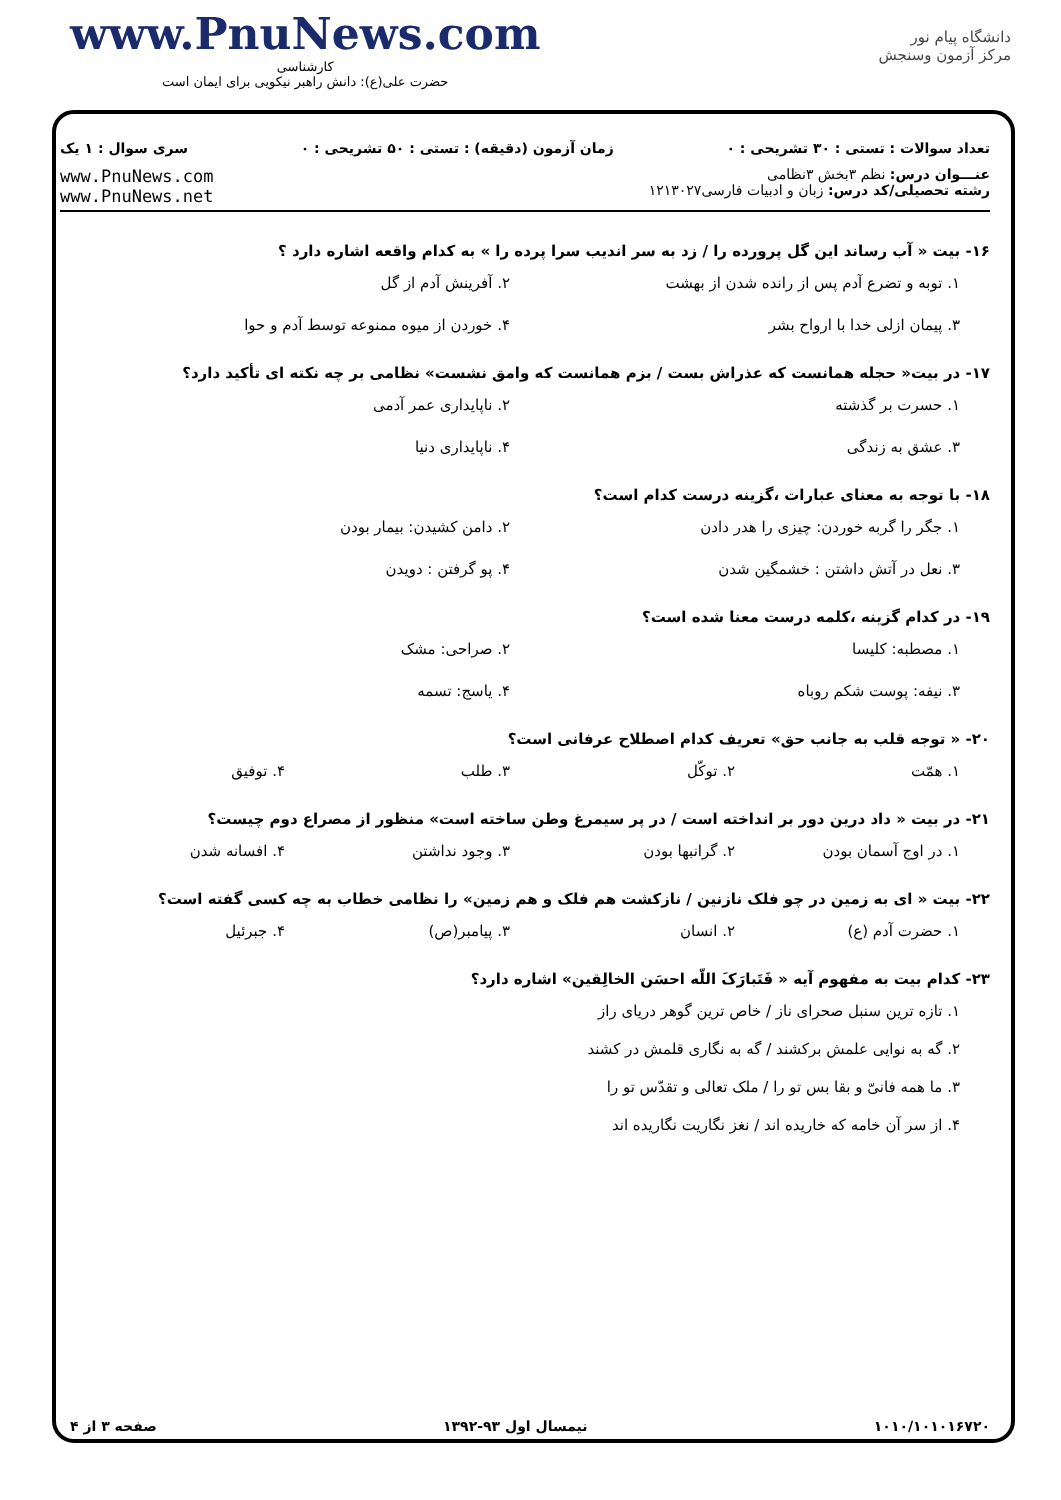www.PnuNews.com
کارشناسی
حضرت علی(ع): دانش راهبر نیکویی برای ایمان است
دانشگاه پیام نور
مرکز آزمون وسنجش
تعداد سوالات : تستی : ۳۰ تشریحی : ۰ زمان آزمون (دقیقه) : تستی : ۵۰ تشریحی : ۰ سری سوال : ۱ یک
عنـــوان درس: نظم ۳بخش ۳نظامی
رشته تحصیلی/کد درس: زبان و ادبیات فارسی۱۲۱۳۰۲۷
www.PnuNews.com
www.PnuNews.net
۱۶- بیت « آب رساند این گل پرورده را / زد به سر اندیب سرا پرده را » به کدام واقعه اشاره دارد ؟
۱. توبه و تضرع آدم پس از رانده شدن از بهشت ۲. آفرینش آدم از گل
۳. پیمان ازلی خدا با ارواح بشر ۴. خوردن از میوه ممنوعه توسط آدم و حوا
۱۷- در بیت« حجله همانست که عذراش بست / بزم همانست که وامق نشست» نظامی بر چه نکته ای تأکید دارد؟
۱. حسرت بر گذشته ۲. ناپایداری عمر آدمی
۳. عشق به زندگی ۴. ناپایداری دنیا
۱۸- با توجه به معنای عبارات ،گزینه درست کدام است؟
۱. جگر را گربه خوردن: چیزی را هدر دادن ۲. دامن کشیدن: بیمار بودن
۳. نعل در آتش داشتن : خشمگین شدن ۴. پو گرفتن : دویدن
۱۹- در کدام گزینه ،کلمه درست معنا شده است؟
۱. مصطبه: کلیسا ۲. صراحی: مشک
۳. نیفه: پوست شکم روباه ۴. یاسج: تسمه
۲۰- « توجه قلب به جانب حق» تعریف کدام اصطلاح عرفانی است؟
۱. همّت ۲. توکّل ۳. طلب ۴. توفیق
۲۱- در بیت « داد درین دور بر انداخته است / در پر سیمرغ وطن ساخته است» منظور از مصراع دوم چیست؟
۱. در اوج آسمان بودن ۲. گرانبها بودن ۳. وجود نداشتن ۴. افسانه شدن
۲۲- بیت « ای به زمین در چو فلک نازنین / نازکشت هم فلک و هم زمین» را نظامی خطاب به چه کسی گفته است؟
۱. حضرت آدم (ع) ۲. انسان ۳. پیامبر(ص) ۴. جبرئیل
۲۳- کدام بیت به مفهوم آیه « فَتَبارَکَ اللّه احسَن الخالِقین» اشاره دارد؟
۱. تازه ترین سنبل صحرای ناز / خاص ترین گوهر دریای راز
۲. گه به نوایی علمش برکشند / گه به نگاری قلمش در کشند
۳. ما همه فانیّ و بقا بس تو را / ملک تعالی و تقدّس تو را
۴. از سر آن خامه که خاریده اند / نغز نگاریت نگاریده اند
۱۰۱۰/۱۰۱۰۱۶۷۲۰ نیمسال اول ۹۳-۱۳۹۲ صفحه ۳ از ۴